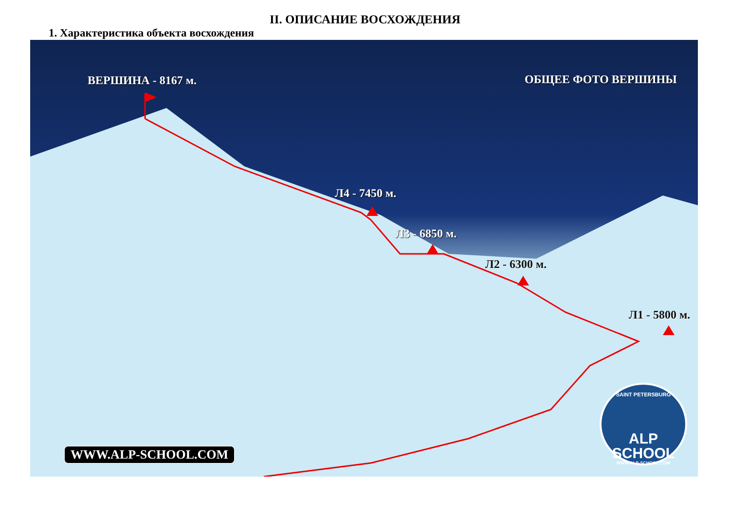II. ОПИСАНИЕ ВОСХОЖДЕНИЯ
1. Характеристика объекта восхождения
ВЕРШИНА - 8167 м. ОБЩЕЕ ФОТО ВЕРШИНЫ
Л4 - 7450 м.
Л3 - 6850 м.
Л2 - 6300 м.
Л1 - 5800 м.
WWW.ALP-SCHOOL.COM
SAINT PETERSBURG
ALP SCHOOL
WWW.ALP-SCHOOL.COM